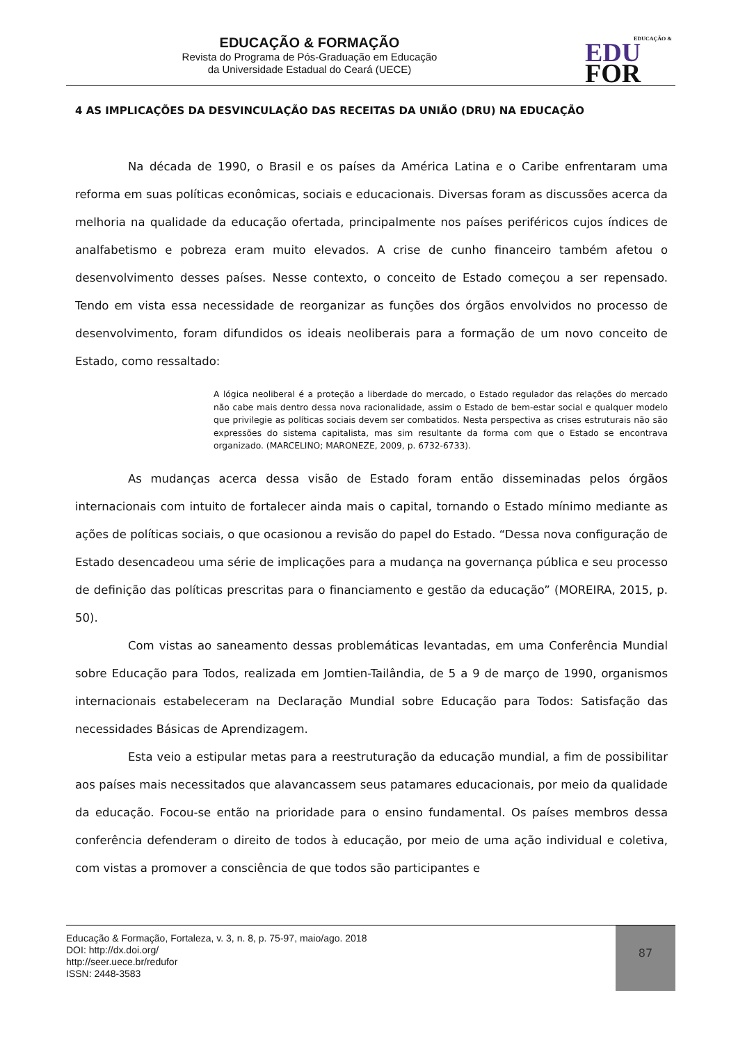EDUCAÇÃO & FORMAÇÃO
Revista do Programa de Pós-Graduação em Educação
da Universidade Estadual do Ceará (UECE)
EDUCAÇÃO &
EDU
FOR
4 AS IMPLICAÇÕES DA DESVINCULAÇÃO DAS RECEITAS DA UNIÃO (DRU) NA EDUCAÇÃO
Na década de 1990, o Brasil e os países da América Latina e o Caribe enfrentaram uma reforma em suas políticas econômicas, sociais e educacionais. Diversas foram as discussões acerca da melhoria na qualidade da educação ofertada, principalmente nos países periféricos cujos índices de analfabetismo e pobreza eram muito elevados. A crise de cunho financeiro também afetou o desenvolvimento desses países. Nesse contexto, o conceito de Estado começou a ser repensado. Tendo em vista essa necessidade de reorganizar as funções dos órgãos envolvidos no processo de desenvolvimento, foram difundidos os ideais neoliberais para a formação de um novo conceito de Estado, como ressaltado:
A lógica neoliberal é a proteção a liberdade do mercado, o Estado regulador das relações do mercado não cabe mais dentro dessa nova racionalidade, assim o Estado de bem-estar social e qualquer modelo que privilegie as políticas sociais devem ser combatidos. Nesta perspectiva as crises estruturais não são expressões do sistema capitalista, mas sim resultante da forma com que o Estado se encontrava organizado. (MARCELINO; MARONEZE, 2009, p. 6732-6733).
As mudanças acerca dessa visão de Estado foram então disseminadas pelos órgãos internacionais com intuito de fortalecer ainda mais o capital, tornando o Estado mínimo mediante as ações de políticas sociais, o que ocasionou a revisão do papel do Estado. “Dessa nova configuração de Estado desencadeou uma série de implicações para a mudança na governança pública e seu processo de definição das políticas prescritas para o financiamento e gestão da educação” (MOREIRA, 2015, p. 50).
Com vistas ao saneamento dessas problemáticas levantadas, em uma Conferência Mundial sobre Educação para Todos, realizada em Jomtien-Tailândia, de 5 a 9 de março de 1990, organismos internacionais estabeleceram na Declaração Mundial sobre Educação para Todos: Satisfação das necessidades Básicas de Aprendizagem.
Esta veio a estipular metas para a reestruturação da educação mundial, a fim de possibilitar aos países mais necessitados que alavancassem seus patamares educacionais, por meio da qualidade da educação. Focou-se então na prioridade para o ensino fundamental. Os países membros dessa conferência defenderam o direito de todos à educação, por meio de uma ação individual e coletiva, com vistas a promover a consciência de que todos são participantes e
Educação & Formação, Fortaleza, v. 3, n. 8, p. 75-97, maio/ago. 2018
DOI: http://dx.doi.org/
http://seer.uece.br/redufor
ISSN: 2448-3583
87